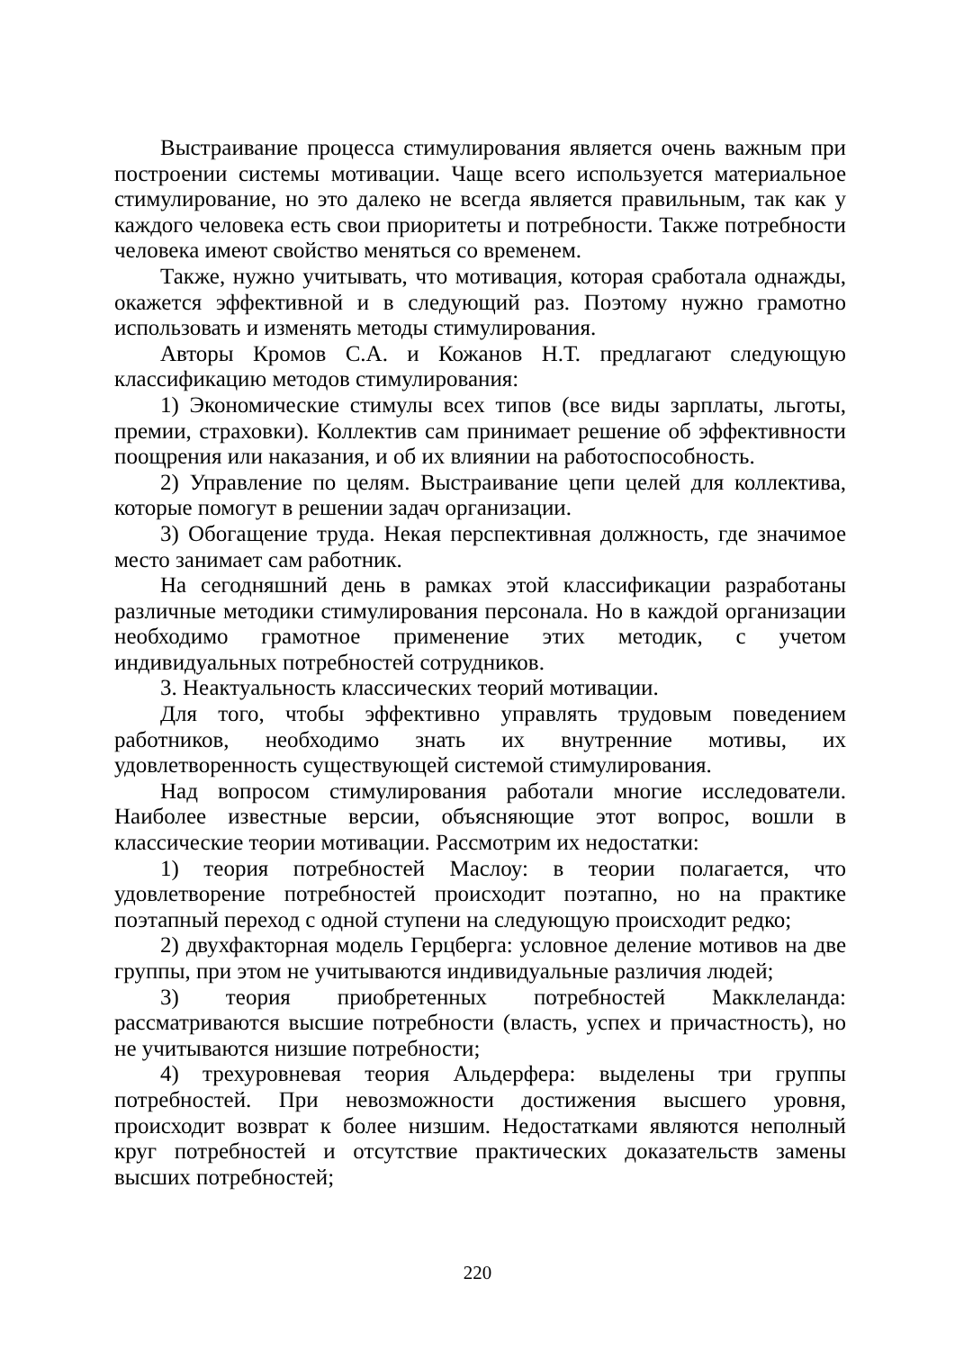Выстраивание процесса стимулирования является очень важным при построении системы мотивации. Чаще всего используется материальное стимулирование, но это далеко не всегда является правильным, так как у каждого человека есть свои приоритеты и потребности. Также потребности человека имеют свойство меняться со временем.
Также, нужно учитывать, что мотивация, которая сработала однажды, окажется эффективной и в следующий раз. Поэтому нужно грамотно использовать и изменять методы стимулирования.
Авторы Кромов С.А. и Кожанов Н.Т. предлагают следующую классификацию методов стимулирования:
1) Экономические стимулы всех типов (все виды зарплаты, льготы, премии, страховки). Коллектив сам принимает решение об эффективности поощрения или наказания, и об их влиянии на работоспособность.
2) Управление по целям. Выстраивание цепи целей для коллектива, которые помогут в решении задач организации.
3) Обогащение труда. Некая перспективная должность, где значимое место занимает сам работник.
На сегодняшний день в рамках этой классификации разработаны различные методики стимулирования персонала. Но в каждой организации необходимо грамотное применение этих методик, с учетом индивидуальных потребностей сотрудников.
3. Неактуальность классических теорий мотивации.
Для того, чтобы эффективно управлять трудовым поведением работников, необходимо знать их внутренние мотивы, их удовлетворенность существующей системой стимулирования.
Над вопросом стимулирования работали многие исследователи. Наиболее известные версии, объясняющие этот вопрос, вошли в классические теории мотивации. Рассмотрим их недостатки:
1) теория потребностей Маслоу: в теории полагается, что удовлетворение потребностей происходит поэтапно, но на практике поэтапный переход с одной ступени на следующую происходит редко;
2) двухфакторная модель Герцберга: условное деление мотивов на две группы, при этом не учитываются индивидуальные различия людей;
3) теория приобретенных потребностей Макклеланда: рассматриваются высшие потребности (власть, успех и причастность), но не учитываются низшие потребности;
4) трехуровневая теория Альдерфера: выделены три группы потребностей. При невозможности достижения высшего уровня, происходит возврат к более низшим. Недостатками являются неполный круг потребностей и отсутствие практических доказательств замены высших потребностей;
220